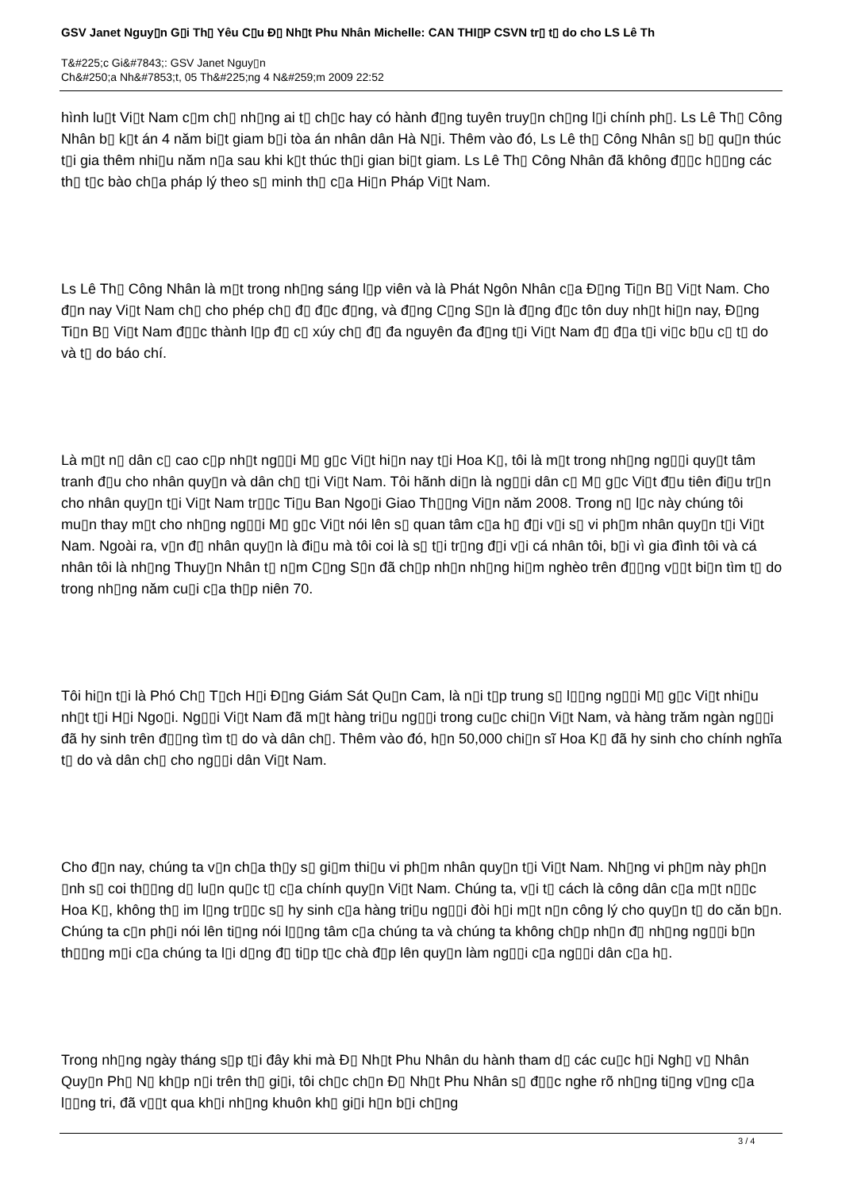GSV Janet Nguy▯n G▯i Th▯ Yêu C▯u Đ▯ Nh▯t Phu Nhân Michelle: CAN THI▯P CSVN tr▯ t▯ do cho LS Lê Th
T&#225;c Gi&#7843;: GSV Janet Nguy▯n
Ch&#250;a Nh&#7853;t, 05 Th&#225;ng 4 N&#259;m 2009 22:52
hình lu▯t Vi▯t Nam c▯m ch▯ nh▯ng ai t▯ ch▯c hay có hành đ▯ng tuyên truy▯n ch▯ng l▯i chính ph▯. Ls Lê Th▯ Công Nhân b▯ k▯t án 4 năm bi▯t giam b▯i tòa án nhân dân Hà N▯i. Thêm vào đó, Ls Lê th▯ Công Nhân s▯ b▯ qu▯n thúc t▯i gia thêm nhi▯u năm n▯a sau khi k▯t thúc th▯i gian bi▯t giam. Ls Lê Th▯ Công Nhân đã không đ▯▯c h▯▯ng các th▯ t▯c bào ch▯a pháp lý theo s▯ minh th▯ c▯a Hi▯n Pháp Vi▯t Nam.
Ls Lê Th▯ Công Nhân là m▯t trong nh▯ng sáng l▯p viên và là Phát Ngôn Nhân c▯a Đ▯ng Ti▯n B▯ Vi▯t Nam. Cho đ▯n nay Vi▯t Nam ch▯ cho phép ch▯ đ▯ đ▯c đ▯ng, và đ▯ng C▯ng S▯n là đ▯ng đ▯c tôn duy nh▯t hi▯n nay, Đ▯ng Ti▯n B▯ Vi▯t Nam đ▯▯c thành l▯p đ▯ c▯ xúy ch▯ đ▯ đa nguyên đa đ▯ng t▯i Vi▯t Nam đ▯ đ▯a t▯i vi▯c b▯u c▯ t▯ do và t▯ do báo chí.
Là m▯t n▯ dân c▯ cao c▯p nh▯t ng▯▯i M▯ g▯c Vi▯t hi▯n nay t▯i Hoa K▯, tôi là m▯t trong nh▯ng ng▯▯i quy▯t tâm tranh đ▯u cho nhân quy▯n và dân ch▯ t▯i Vi▯t Nam. Tôi hãnh di▯n là ng▯▯i dân c▯ M▯ g▯c Vi▯t đ▯u tiên đi▯u tr▯n cho nhân quy▯n t▯i Vi▯t Nam tr▯▯c Ti▯u Ban Ngo▯i Giao Th▯▯ng Vi▯n năm 2008. Trong n▯ l▯c này chúng tôi mu▯n thay m▯t cho nh▯ng ng▯▯i M▯ g▯c Vi▯t nói lên s▯ quan tâm c▯a h▯ đ▯i v▯i s▯ vi ph▯m nhân quy▯n t▯i Vi▯t Nam. Ngoài ra, v▯n đ▯ nhân quy▯n là đi▯u mà tôi coi là s▯ t▯i tr▯ng đ▯i v▯i cá nhân tôi, b▯i vì gia đình tôi và cá nhân tôi là nh▯ng Thuy▯n Nhân t▯ n▯m C▯ng S▯n đã ch▯p nh▯n nh▯ng hi▯m nghèo trên đ▯▯ng v▯▯t bi▯n tìm t▯ do trong nh▯ng năm cu▯i c▯a th▯p niên 70.
Tôi hi▯n t▯i là Phó Ch▯ T▯ch H▯i Đ▯ng Giám Sát Qu▯n Cam, là n▯i t▯p trung s▯ l▯▯ng ng▯▯i M▯ g▯c Vi▯t nhi▯u nh▯t t▯i H▯i Ngo▯i. Ng▯▯i Vi▯t Nam đã m▯t hàng tri▯u ng▯▯i trong cu▯c chi▯n Vi▯t Nam, và hàng trăm ngàn ng▯▯i đã hy sinh trên đ▯▯ng tìm t▯ do và dân ch▯. Thêm vào đó, h▯n 50,000 chi▯n sĩ Hoa K▯ đã hy sinh cho chính nghĩa t▯ do và dân ch▯ cho ng▯▯i dân Vi▯t Nam.
Cho đ▯n nay, chúng ta v▯n ch▯a th▯y s▯ gi▯m thi▯u vi ph▯m nhân quy▯n t▯i Vi▯t Nam. Nh▯ng vi ph▯m này ph▯n ▯nh s▯ coi th▯▯ng d▯ lu▯n qu▯c t▯ c▯a chính quy▯n Vi▯t Nam. Chúng ta, v▯i t▯ cách là công dân c▯a m▯t n▯▯c Hoa K▯, không th▯ im l▯ng tr▯▯c s▯ hy sinh c▯a hàng tri▯u ng▯▯i đòi h▯i m▯t n▯n công lý cho quy▯n t▯ do căn b▯n. Chúng ta c▯n ph▯i nói lên ti▯ng nói l▯▯ng tâm c▯a chúng ta và chúng ta không ch▯p nh▯n đ▯ nh▯ng ng▯▯i b▯n th▯▯ng m▯i c▯a chúng ta l▯i d▯ng đ▯ ti▯p t▯c chà đ▯p lên quy▯n làm ng▯▯i c▯a ng▯▯i dân c▯a h▯.
Trong nh▯ng ngày tháng s▯p t▯i đây khi mà Đ▯ Nh▯t Phu Nhân du hành tham d▯ các cu▯c h▯i Ngh▯ v▯ Nhân Quy▯n Ph▯ N▯ kh▯p n▯i trên th▯ gi▯i, tôi ch▯c ch▯n Đ▯ Nh▯t Phu Nhân s▯ đ▯▯c nghe rõ nh▯ng ti▯ng v▯ng c▯a l▯▯ng tri, đã v▯▯t qua kh▯i nh▯ng khuôn kh▯ gi▯i h▯n b▯i ch▯ng
3 / 4